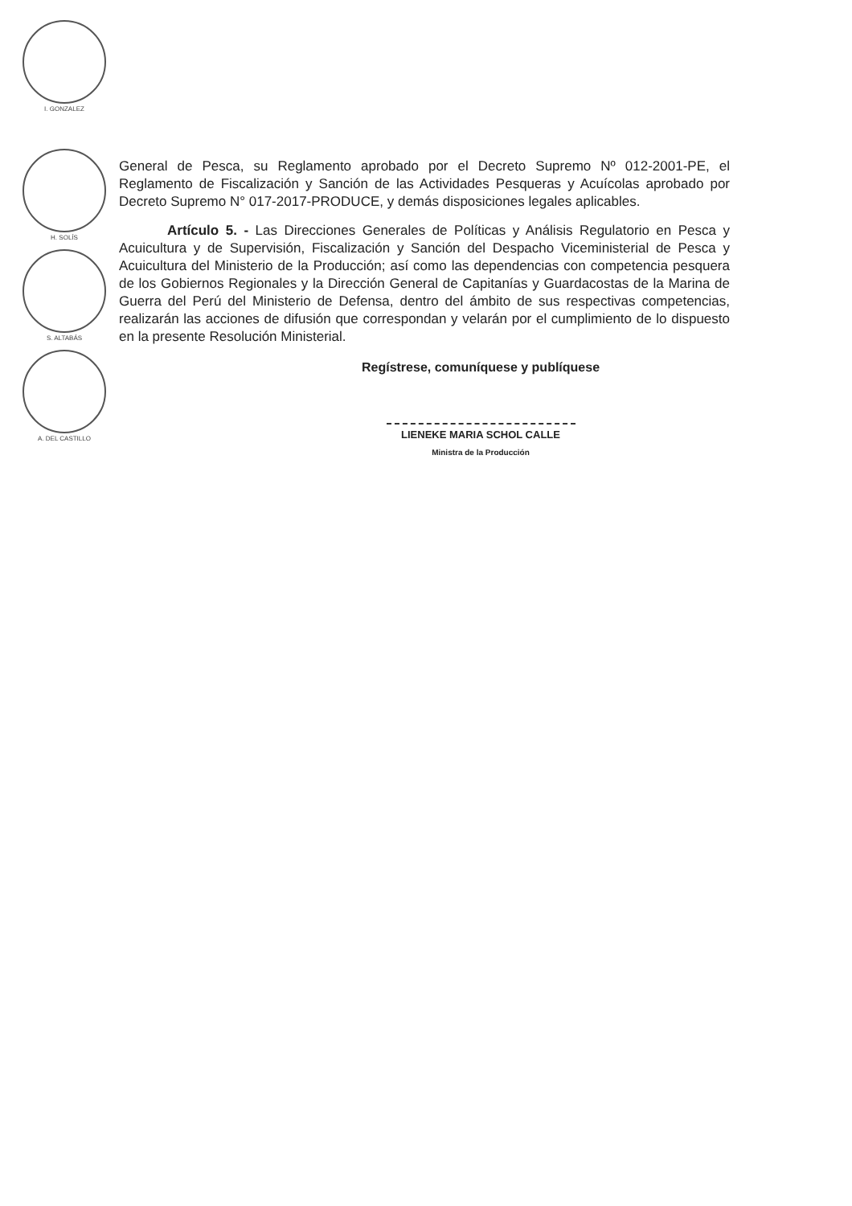I. GONZALEZ
H. SOLÍS
S. ALTABÁS
A. DEL CASTILLO
General de Pesca, su Reglamento aprobado por el Decreto Supremo Nº 012-2001-PE, el Reglamento de Fiscalización y Sanción de las Actividades Pesqueras y Acuícolas aprobado por Decreto Supremo N° 017-2017-PRODUCE, y demás disposiciones legales aplicables.
Artículo 5. - Las Direcciones Generales de Políticas y Análisis Regulatorio en Pesca y Acuicultura y de Supervisión, Fiscalización y Sanción del Despacho Viceministerial de Pesca y Acuicultura del Ministerio de la Producción; así como las dependencias con competencia pesquera de los Gobiernos Regionales y la Dirección General de Capitanías y Guardacostas de la Marina de Guerra del Perú del Ministerio de Defensa, dentro del ámbito de sus respectivas competencias, realizarán las acciones de difusión que correspondan y velarán por el cumplimiento de lo dispuesto en la presente Resolución Ministerial.
Regístrese, comuníquese y publíquese
LIENEKE MARIA SCHOL CALLE
Ministra de la Producción